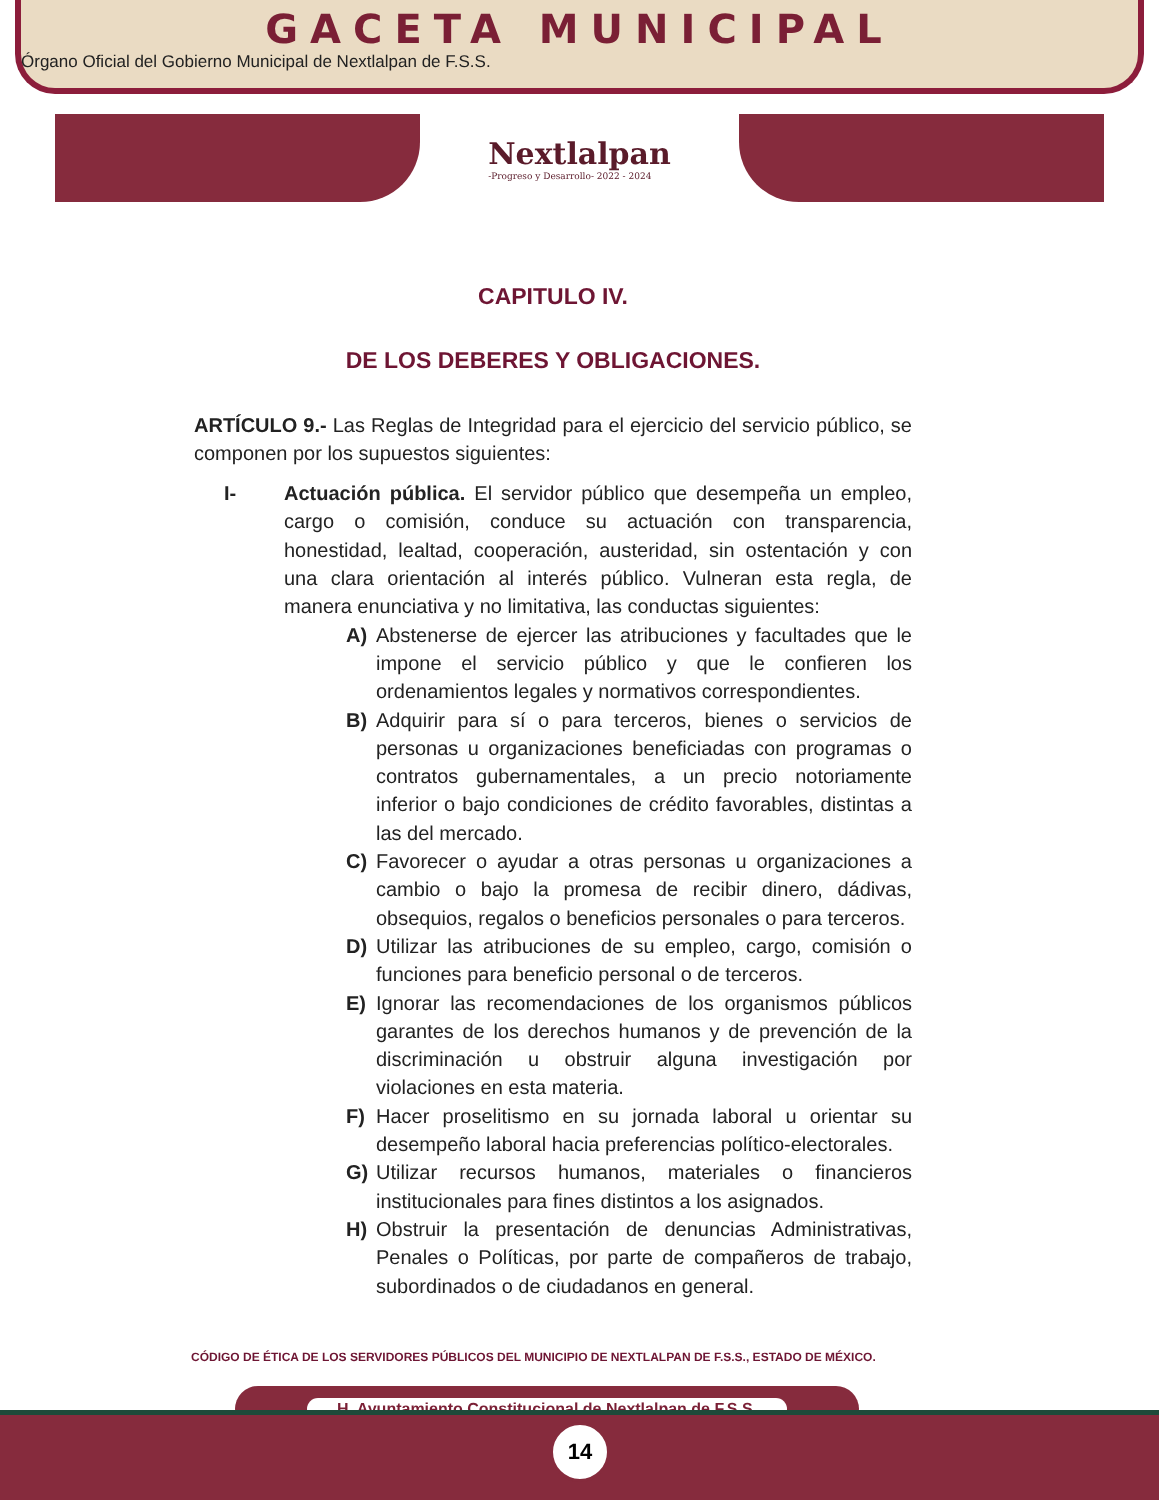GACETA MUNICIPAL
Órgano Oficial del Gobierno Municipal de Nextlalpan de F.S.S.
Nextlalpan
-Progreso y Desarrollo- 2022 - 2024
CAPITULO IV.
DE LOS DEBERES Y OBLIGACIONES.
ARTÍCULO 9.- Las Reglas de Integridad para el ejercicio del servicio público, se componen por los supuestos siguientes:
I- Actuación pública. El servidor público que desempeña un empleo, cargo o comisión, conduce su actuación con transparencia, honestidad, lealtad, cooperación, austeridad, sin ostentación y con una clara orientación al interés público. Vulneran esta regla, de manera enunciativa y no limitativa, las conductas siguientes:
A) Abstenerse de ejercer las atribuciones y facultades que le impone el servicio público y que le confieren los ordenamientos legales y normativos correspondientes.
B) Adquirir para sí o para terceros, bienes o servicios de personas u organizaciones beneficiadas con programas o contratos gubernamentales, a un precio notoriamente inferior o bajo condiciones de crédito favorables, distintas a las del mercado.
C) Favorecer o ayudar a otras personas u organizaciones a cambio o bajo la promesa de recibir dinero, dádivas, obsequios, regalos o beneficios personales o para terceros.
D) Utilizar las atribuciones de su empleo, cargo, comisión o funciones para beneficio personal o de terceros.
E) Ignorar las recomendaciones de los organismos públicos garantes de los derechos humanos y de prevención de la discriminación u obstruir alguna investigación por violaciones en esta materia.
F) Hacer proselitismo en su jornada laboral u orientar su desempeño laboral hacia preferencias político-electorales.
G) Utilizar recursos humanos, materiales o financieros institucionales para fines distintos a los asignados.
H) Obstruir la presentación de denuncias Administrativas, Penales o Políticas, por parte de compañeros de trabajo, subordinados o de ciudadanos en general.
CÓDIGO DE ÉTICA DE LOS SERVIDORES PÚBLICOS DEL MUNICIPIO DE NEXTLALPAN DE F.S.S., ESTADO DE MÉXICO.
H. Ayuntamiento Constitucional de Nextlalpan de F.S.S.
14